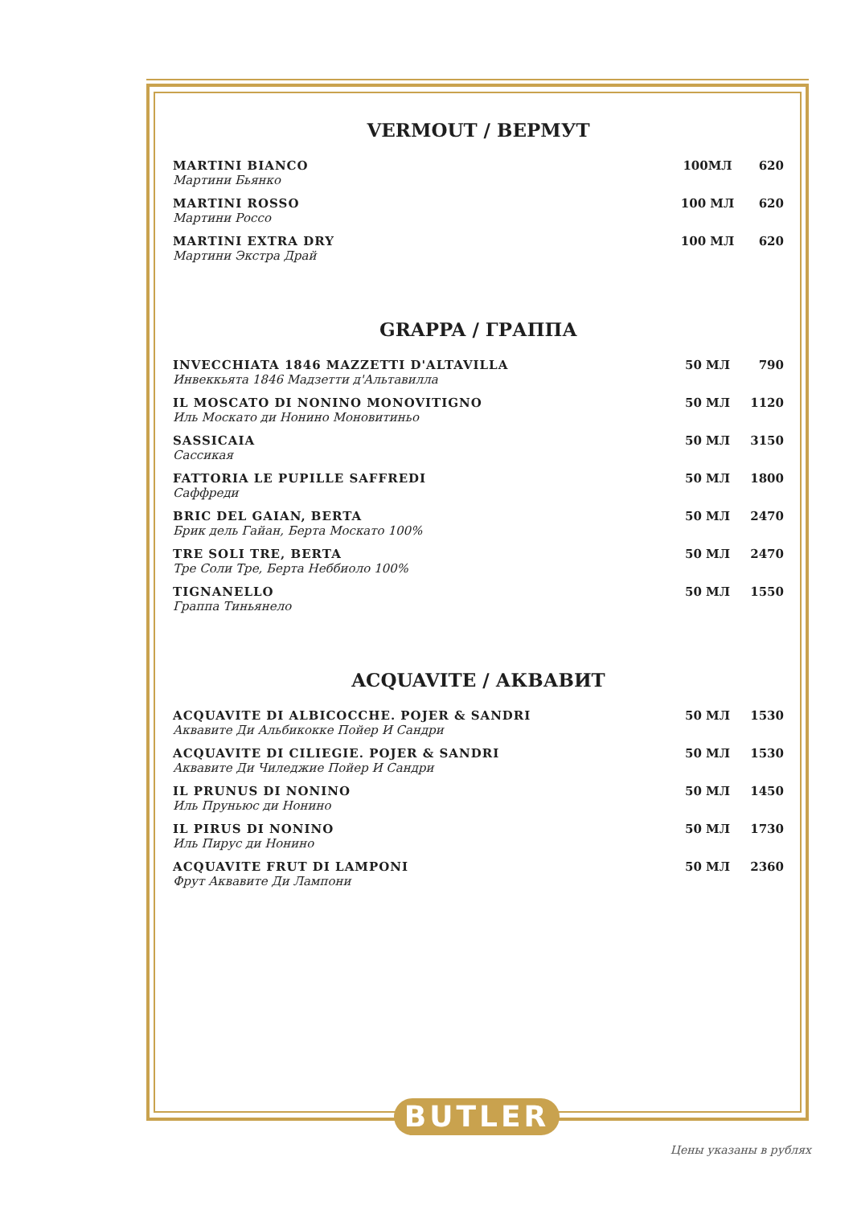VERMOUT / ВЕРМУТ
| MARTINI BIANCO Мартини Бьянко | 100МЛ | 620 |
| MARTINI ROSSO Мартини Россо | 100 МЛ | 620 |
| MARTINI EXTRA DRY Мартини Экстра Драй | 100 МЛ | 620 |
GRAPPA / ГРАППА
| INVECCHIATA 1846 MAZZETTI D'ALTAVILLA Инвеккьята 1846 Мадзетти д'Альтавилла | 50 МЛ | 790 |
| IL MOSCATO DI NONINO MONOVITIGNO Иль Москато ди Нонино Моновитиньо | 50 МЛ | 1120 |
| SASSICAIA Сассикая | 50 МЛ | 3150 |
| FATTORIA LE PUPILLE SAFFREDI Саффреди | 50 МЛ | 1800 |
| BRIC DEL GAIAN, BERTA Брик дель Гайан, Берта Москато 100% | 50 МЛ | 2470 |
| TRE SOLI TRE, BERTA Тре Соли Тре, Берта Неббиоло 100% | 50 МЛ | 2470 |
| TIGNANELLO Граппа Тиньянело | 50 МЛ | 1550 |
ACQUAVITE / АКВАВИТ
| ACQUAVITE DI ALBICOCCHE. POJER & SANDRI Аквавите Ди Альбикокке Пойер И Сандри | 50 МЛ | 1530 |
| ACQUAVITE DI CILIEGIE. POJER & SANDRI Аквавите Ди Чиледжие Пойер И Сандри | 50 МЛ | 1530 |
| IL PRUNUS DI NONINO Иль Пруньюс ди Нонино | 50 МЛ | 1450 |
| IL PIRUS DI NONINO Иль Пирус ди Нонино | 50 МЛ | 1730 |
| ACQUAVITE FRUT DI LAMPONI Фрут Аквавите Ди Лампони | 50 МЛ | 2360 |
BUTLER
Цены указаны в рублях